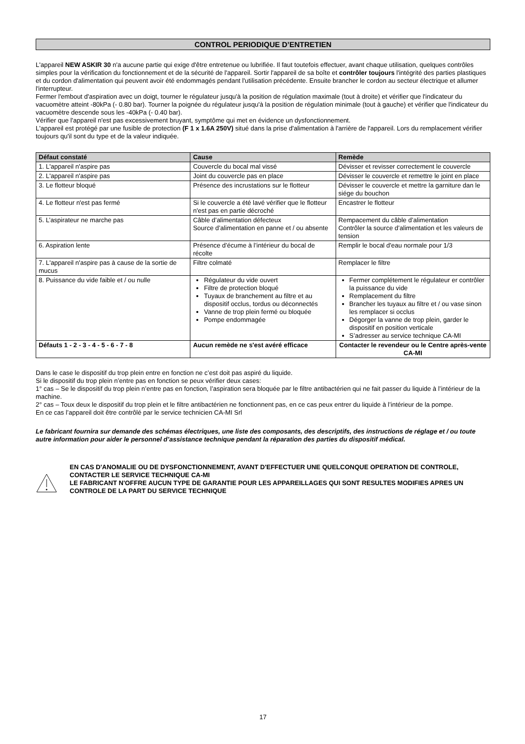CONTROL PERIODIQUE D’ENTRETIEN
L'appareil NEW ASKIR 30 n'a aucune partie qui exige d'être entretenue ou lubrifiée. Il faut toutefois effectuer, avant chaque utilisation, quelques contrôles simples pour la vérification du fonctionnement et de la sécurité de l'appareil. Sortir l'appareil de sa boîte et contrôler toujours l'intégrité des parties plastiques et du cordon d'alimentation qui peuvent avoir été endommagés pendant l'utilisation précédente. Ensuite brancher le cordon au secteur électrique et allumer l'interrupteur.
Fermer l'embout d'aspiration avec un doigt, tourner le régulateur jusqu'à la position de régulation maximale (tout à droite) et vérifier que l'indicateur du vacuomètre atteint -80kPa (- 0.80 bar). Tourner la poignée du régulateur jusqu'à la position de régulation minimale (tout à gauche) et vérifier que l'indicateur du vacuomètre descende sous les -40kPa (- 0.40 bar).
Vérifier que l'appareil n'est pas excessivement bruyant, symptôme qui met en évidence un dysfonctionnement.
L'appareil est protégé par une fusible de protection (F 1 x 1.6A 250V) situé dans la prise d'alimentation à l'arrière de l'appareil. Lors du remplacement vérifier toujours qu'il sont du type et de la valeur indiquée.
| Défaut constaté | Cause | Remède |
| --- | --- | --- |
| 1. L'appareil n'aspire pas | Couvercle du bocal mal vissé | Dévisser et revisser correctement le couvercle |
| 2. L'appareil n'aspire pas | Joint du couvercle pas en place | Dévisser le couvercle et remettre le joint en place |
| 3. Le flotteur bloqué | Présence des incrustations sur le flotteur | Dévisser le couvercle et mettre la garniture dan le siége du bouchon |
| 4. Le flotteur n'est pas fermé | Si le couvercle a été lavé vérifier que le flotteur n'est pas en partie décroché | Encastrer le flotteur |
| 5. L’aspirateur ne marche pas | Câble d’alimentation défecteux Source d’alimentation en panne et / ou absente | Rempacement du câble d’alimentation Contrôler la source d’alimentation et les valeurs de tension |
| 6. Aspiration lente | Présence d’écume à l’intérieur du bocal de récolte | Remplir le bocal d'eau normale pour 1/3 |
| 7. L'appareil n'aspire pas à cause de la sortie de mucus | Filtre colmaté | Remplacer le filtre |
| 8. Puissance du vide faible et / ou nulle | Régulateur du vide ouvert Filtre de protection bloqué Tuyaux de branchement au filtre et au dispositif occlus, tordus ou déconnectés Vanne de trop plein fermé ou bloquée Pompe endommagée | Fermer complétement le régulateur er contrôler la puissance du vide Remplacement du filtre Brancher les tuyaux au filtre et / ou vase sinon les remplacer si occlus Dégorger la vanne de trop plein, garder le dispositif en position verticale S’adresser au service technique CA-MI |
| Défauts 1 - 2 - 3 - 4 - 5 - 6 - 7 - 8 | Aucun remède ne s'est avéré efficace | Contacter le revendeur ou le Centre après-vente CA-MI |
Dans le case le dispositif du trop plein entre en fonction ne c’est doit pas aspiré du liquide.
Si le dispositif du trop plein n’entre pas en fonction se peux vérifier deux cases:
1° cas – Se le dispositif du trop plein n’entre pas en fonction, l’aspiration sera bloquée par le filtre antibactérien qui ne fait passer du liquide à l’intérieur de la machine.
2° cas – Toux deux le dispositif du trop plein et le filtre antibactérien ne fonctionnent pas, en ce cas peux entrer du liquide à l’intérieur de la pompe.
En ce cas l’appareil doit être contrôlé par le service technicien CA-MI Srl
Le fabricant fournira sur demande des schémas électriques, une liste des composants, des descriptifs, des instructions de réglage et / ou toute autre information pour aider le personnel d’assistance technique pendant la réparation des parties du dispositif médical.
EN CAS D'ANOMALIE OU DE DYSFONCTIONNEMENT, AVANT D'EFFECTUER UNE QUELCONQUE OPERATION DE CONTROLE, CONTACTER LE SERVICE TECHNIQUE CA-MI
LE FABRICANT N'OFFRE AUCUN TYPE DE GARANTIE POUR LES APPAREILLAGES QUI SONT RESULTES MODIFIES APRES UN CONTROLE DE LA PART DU SERVICE TECHNIQUE
17